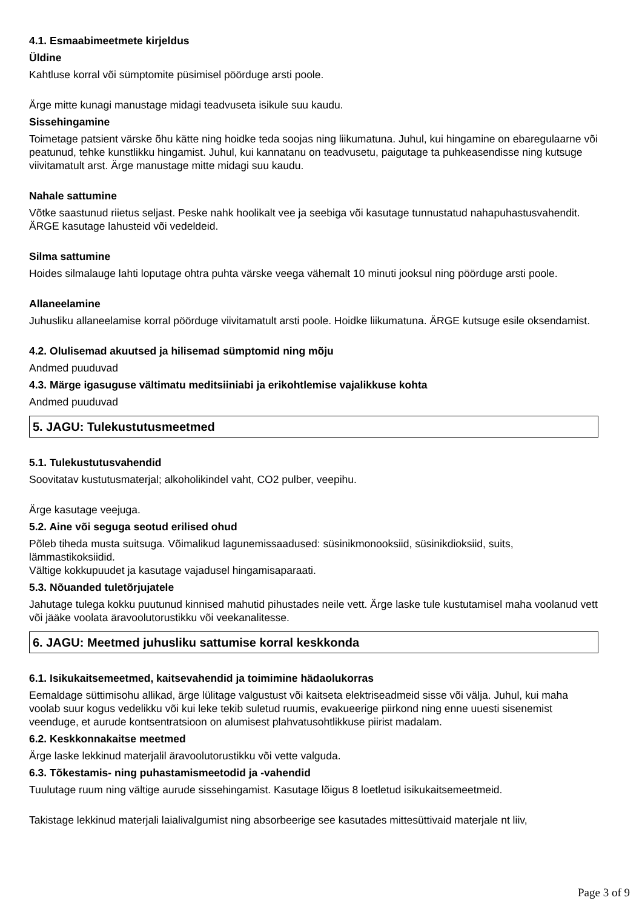4.1. Esmaabimeetmete kirjeldus
Üldine
Kahtluse korral või sümptomite püsimisel pöörduge arsti poole.
Ärge mitte kunagi manustage midagi teadvuseta isikule suu kaudu.
Sissehingamine
Toimetage patsient värske õhu kätte ning hoidke teda soojas ning liikumatuna. Juhul, kui hingamine on ebaregulaarne või peatunud, tehke kunstlikku hingamist. Juhul, kui kannatanu on teadvusetu, paigutage ta puhkeasendisse ning kutsuge viivitamatult arst. Ärge manustage mitte midagi suu kaudu.
Nahale sattumine
Võtke saastunud riietus seljast. Peske nahk hoolikalt vee ja seebiga või kasutage tunnustatud nahapuhastusvahendit. ÄRGE kasutage lahusteid või vedeldeid.
Silma sattumine
Hoides silmalauge lahti loputage ohtra puhta värske veega vähemalt 10 minuti jooksul ning pöörduge arsti poole.
Allaneelamine
Juhusliku allaneelamise korral pöörduge viivitamatult arsti poole. Hoidke liikumatuna. ÄRGE kutsuge esile oksendamist.
4.2. Olulisemad akuutsed ja hilisemad sümptomid ning mõju
Andmed puuduvad
4.3. Märge igasuguse vältimatu meditsiiniabi ja erikohtlemise vajalikkuse kohta
Andmed puuduvad
5. JAGU: Tulekustutusmeetmed
5.1. Tulekustutusvahendid
Soovitatav kustutusmaterjal; alkoholikindel vaht, CO2 pulber, veepihu.
Ärge kasutage veejuga.
5.2. Aine või seguga seotud erilised ohud
Põleb tiheda musta suitsuga. Võimalikud lagunemissaadused: süsinikmonooksiid, süsinikdioksiid, suits, lämmastikoksiidid.
Vältige kokkupuudet ja kasutage vajadusel hingamisaparaati.
5.3. Nõuanded tuletõrjujatele
Jahutage tulega kokku puutunud kinnised mahutid pihustades neile vett. Ärge laske tule kustutamisel maha voolanud vett või jääke voolata äravoolutorustikku või veekanalitesse.
6. JAGU: Meetmed juhusliku sattumise korral keskkonda
6.1. Isikukaitsemeetmed, kaitsevahendid ja toimimine hädaolukorras
Eemaldage süttimisohu allikad, ärge lülitage valgustust või kaitseta elektriseadmeid sisse või välja. Juhul, kui maha voolab suur kogus vedelikku või kui leke tekib suletud ruumis, evakueerige piirkond ning enne uuesti sisenemist veenduge, et aurude kontsentratsioon on alumisest plahvatusohtlikkuse piirist madalam.
6.2. Keskkonnakaitse meetmed
Ärge laske lekkinud materjalil äravoolutorustikku või vette valguda.
6.3. Tõkestamis- ning puhastamismeetodid ja -vahendid
Tuulutage ruum ning vältige aurude sissehingamist. Kasutage lõigus 8 loetletud isikukaitsemeetmeid.
Takistage lekkinud materjali laialivalgumist ning absorbeerige see kasutades mittesüttivaid materjale nt liiv,
Page 3 of 9